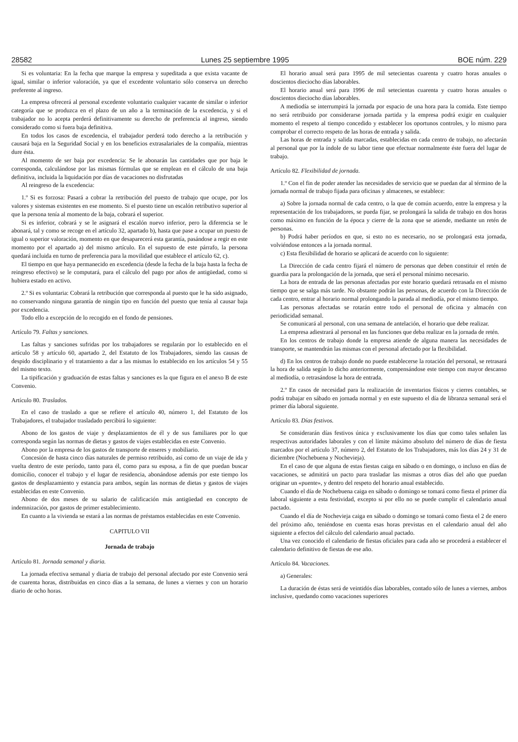28582 Lunes 25 septiembre 1995 BOE núm. 229
Si es voluntaria: En la fecha que marque la empresa y supeditada a que exista vacante de igual, similar o inferior valoración, ya que el excedente voluntario sólo conserva un derecho preferente al ingreso.
La empresa ofrecerá al personal excedente voluntario cualquier vacante de similar o inferior categoría que se produzca en el plazo de un año a la terminación de la excedencia, y si el trabajador no lo acepta perderá definitivamente su derecho de preferencia al ingreso, siendo considerado como si fuera baja definitiva.
En todos los casos de excedencia, el trabajador perderá todo derecho a la retribución y causará baja en la Seguridad Social y en los beneficios extrasalariales de la compañía, mientras dure ésta.
Al momento de ser baja por excedencia: Se le abonarán las cantidades que por baja le corresponda, calculándose por las mismas fórmulas que se emplean en el cálculo de una baja definitiva, incluida la liquidación por días de vacaciones no disfrutadas
Al reingreso de la excedencia:
1.º Si es forzosa: Pasará a cobrar la retribución del puesto de trabajo que ocupe, por los valores y sistemas existentes en ese momento. Si el puesto tiene un escalón retributivo superior al que la persona tenía al momento de la baja, cobrará el superior.
Si es inferior, cobrará y se le asignará el escalón nuevo inferior, pero la diferencia se le abonará, tal y como se recoge en el artículo 32, apartado b), hasta que pase a ocupar un puesto de igual o superior valoración, momento en que desaparecerá esta garantía, pasándose a regir en este momento por el apartado a) del mismo artículo. En el supuesto de este párrafo, la persona quedará incluida en turno de preferencia para la movilidad que establece el artículo 62, c).
El tiempo en que haya permanecido en excedencia (desde la fecha de la baja hasta la fecha de reingreso efectivo) se le computará, para el cálculo del pago por años de antigüedad, como si hubiera estado en activo.
2.º Si es voluntaria: Cobrará la retribución que corresponda al puesto que le ha sido asignado, no conservando ninguna garantía de ningún tipo en función del puesto que tenía al causar baja por excedencia.
Todo ello a excepción de lo recogido en el fondo de pensiones.
Artículo 79. Faltas y sanciones.
Las faltas y sanciones sufridas por los trabajadores se regularán por lo establecido en el artículo 58 y artículo 60, apartado 2, del Estatuto de los Trabajadores, siendo las causas de despido disciplinario y el tratamiento a dar a las mismas lo establecido en los artículos 54 y 55 del mismo texto.
La tipificación y graduación de estas faltas y sanciones es la que figura en el anexo B de este Convenio.
Artículo 80. Traslados.
En el caso de traslado a que se refiere el artículo 40, número 1, del Estatuto de los Trabajadores, el trabajador trasladado percibirá lo siguiente:
Abono de los gastos de viaje y desplazamientos de él y de sus familiares por lo que corresponda según las normas de dietas y gastos de viajes establecidas en este Convenio.
Abono por la empresa de los gastos de transporte de enseres y mobiliario.
Concesión de hasta cinco días naturales de permiso retribuido, así como de un viaje de ida y vuelta dentro de este período, tanto para él, como para su esposa, a fin de que puedan buscar domicilio, conocer el trabajo y el lugar de residencia, abonándose además por este tiempo los gastos de desplazamiento y estancia para ambos, según las normas de dietas y gastos de viajes establecidas en este Convenio.
Abono de dos meses de su salario de calificación más antigüedad en concepto de indemnización, por gastos de primer establecimiento.
En cuanto a la vivienda se estará a las normas de préstamos establecidas en este Convenio.
CAPITULO VII
Jornada de trabajo
Artículo 81. Jornada semanal y diaria.
La jornada efectiva semanal y diaria de trabajo del personal afectado por este Convenio será de cuarenta horas, distribuidas en cinco días a la semana, de lunes a viernes y con un horario diario de ocho horas.
El horario anual será para 1995 de mil setecientas cuarenta y cuatro horas anuales o doscientos dieciocho días laborables.
El horario anual será para 1996 de mil setecientas cuarenta y cuatro horas anuales o doscientos dieciocho días laborables.
A mediodía se interrumpirá la jornada por espacio de una hora para la comida. Este tiempo no será retribuido por considerarse jornada partida y la empresa podrá exigir en cualquier momento el respeto al tiempo concedido y establecer los oportunos controles, y lo mismo para comprobar el correcto respeto de las horas de entrada y salida.
Las horas de entrada y salida marcadas, establecidas en cada centro de trabajo, no afectarán al personal que por la índole de su labor tiene que efectuar normalmente éste fuera del lugar de trabajo.
Artículo 82. Flexibilidad de jornada.
1.º Con el fin de poder atender las necesidades de servicio que se puedan dar al término de la jornada normal de trabajo fijada para oficinas y almacenes, se establece:
a) Sobre la jornada normal de cada centro, o la que de común acuerdo, entre la empresa y la representación de los trabajadores, se pueda fijar, se prolongará la salida de trabajo en dos horas como máximo en función de la época y cierre de la zona que se atiende, mediante un retén de personas.
b) Podrá haber períodos en que, si esto no es necesario, no se prolongará esta jornada, volviéndose entonces a la jornada normal.
c) Esta flexibilidad de horario se aplicará de acuerdo con lo siguiente:
La Dirección de cada centro fijará el número de personas que deben constituir el retén de guardia para la prolongación de la jornada, que será el personal mínimo necesario.
La hora de entrada de las personas afectadas por este horario quedará retrasada en el mismo tiempo que se salga más tarde. No obstante podrán las personas, de acuerdo con la Dirección de cada centro, entrar al horario normal prolongando la parada al mediodía, por el mismo tiempo.
Las personas afectadas se rotarán entre todo el personal de oficina y almacén con periodicidad semanal.
Se comunicará al personal, con una semana de antelación, el horario que debe realizar.
La empresa adiestrará al personal en las funciones que deba realizar en la jornada de retén.
En los centros de trabajo donde la empresa atiende de alguna manera las necesidades de transporte, se mantendrán las mismas con el personal afectado por la flexibilidad.
d) En los centros de trabajo donde no puede establecerse la rotación del personal, se retrasará la hora de salida según lo dicho anteriormente, compensándose este tiempo con mayor descanso al mediodía, o retrasándose la hora de entrada.
2.º En casos de necesidad para la realización de inventarios físicos y cierres contables, se podrá trabajar en sábado en jornada normal y en este supuesto el día de libranza semanal será el primer día laboral siguiente.
Artículo 83. Días festivos.
Se considerarán días festivos única y exclusivamente los días que como tales señalen las respectivas autoridades laborales y con el límite máximo absoluto del número de días de fiesta marcados por el artículo 37, número 2, del Estatuto de los Trabajadores, más los días 24 y 31 de diciembre (Nochebuena y Nochevieja).
En el caso de que alguna de estas fiestas caiga en sábado o en domingo, o incluso en días de vacaciones, se admitirá un pacto para trasladar las mismas a otros días del año que puedan originar un «puente», y dentro del respeto del horario anual establecido.
Cuando el día de Nochebuena caiga en sábado o domingo se tomará como fiesta el primer día laboral siguiente a esta festividad, excepto si por ello no se puede cumplir el calendario anual pactado.
Cuando el día de Nochevieja caiga en sábado o domingo se tomará como fiesta el 2 de enero del próximo año, teniéndose en cuenta esas horas previstas en el calendario anual del año siguiente a efectos del cálculo del calendario anual pactado.
Una vez conocido el calendario de fiestas oficiales para cada año se procederá a establecer el calendario definitivo de fiestas de ese año.
Artículo 84. Vacaciones.
a) Generales:
La duración de éstas será de veintidós días laborables, contado sólo de lunes a viernes, ambos inclusive, quedando como vacaciones superiores